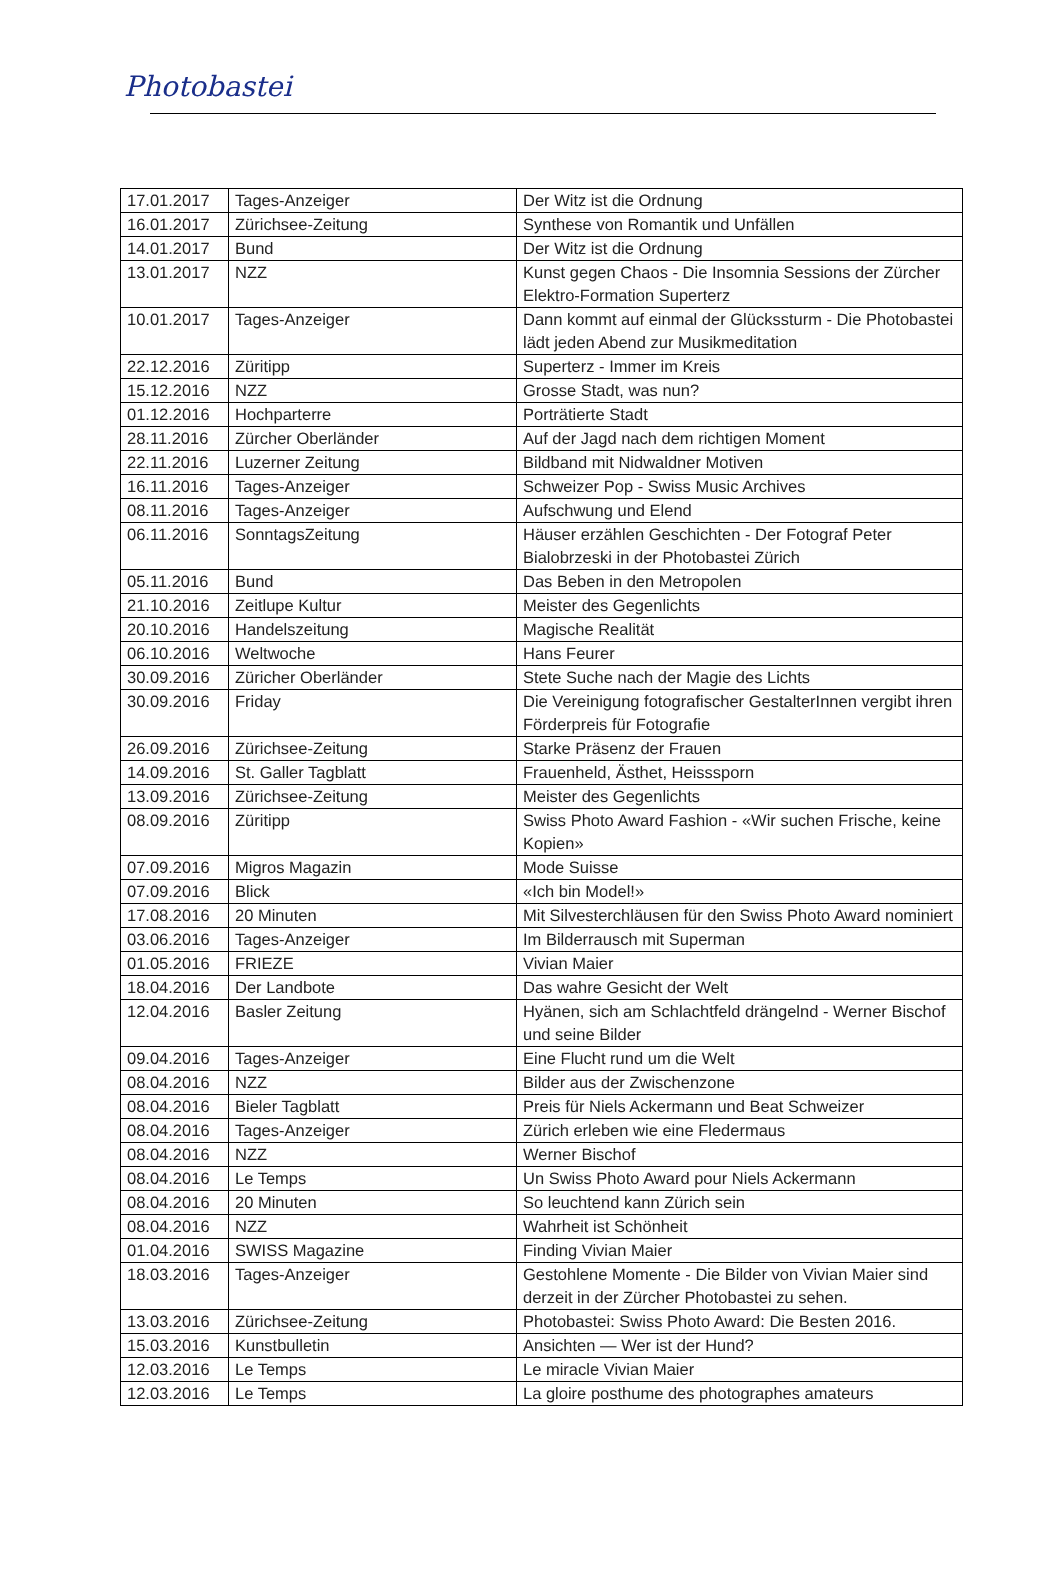Photobastei
| 17.01.2017 | Tages-Anzeiger | Der Witz ist die Ordnung |
| 16.01.2017 | Zürichsee-Zeitung | Synthese von Romantik und Unfällen |
| 14.01.2017 | Bund | Der Witz ist die Ordnung |
| 13.01.2017 | NZZ | Kunst gegen Chaos - Die Insomnia Sessions der Zürcher Elektro-Formation Superterz |
| 10.01.2017 | Tages-Anzeiger | Dann kommt auf einmal der Glückssturm - Die Photobastei lädt jeden Abend zur Musikmeditation |
| 22.12.2016 | Züritipp | Superterz - Immer im Kreis |
| 15.12.2016 | NZZ | Grosse Stadt, was nun? |
| 01.12.2016 | Hochparterre | Porträtierte Stadt |
| 28.11.2016 | Zürcher Oberländer | Auf der Jagd nach dem richtigen Moment |
| 22.11.2016 | Luzerner Zeitung | Bildband mit Nidwaldner Motiven |
| 16.11.2016 | Tages-Anzeiger | Schweizer Pop - Swiss Music Archives |
| 08.11.2016 | Tages-Anzeiger | Aufschwung und Elend |
| 06.11.2016 | SonntagsZeitung | Häuser erzählen Geschichten - Der Fotograf Peter Bialobrzeski in der Photobastei Zürich |
| 05.11.2016 | Bund | Das Beben in den Metropolen |
| 21.10.2016 | Zeitlupe Kultur | Meister des Gegenlichts |
| 20.10.2016 | Handelszeitung | Magische Realität |
| 06.10.2016 | Weltwoche | Hans Feurer |
| 30.09.2016 | Züricher Oberländer | Stete Suche nach der Magie des Lichts |
| 30.09.2016 | Friday | Die Vereinigung fotografischer GestalterInnen vergibt ihren Förderpreis für Fotografie |
| 26.09.2016 | Zürichsee-Zeitung | Starke Präsenz der Frauen |
| 14.09.2016 | St. Galler Tagblatt | Frauenheld, Ästhet, Heisssporn |
| 13.09.2016 | Zürichsee-Zeitung | Meister des Gegenlichts |
| 08.09.2016 | Züritipp | Swiss Photo Award Fashion - «Wir suchen Frische, keine Kopien» |
| 07.09.2016 | Migros Magazin | Mode Suisse |
| 07.09.2016 | Blick | «Ich bin Model!» |
| 17.08.2016 | 20 Minuten | Mit Silvesterchläusen für den Swiss Photo Award nominiert |
| 03.06.2016 | Tages-Anzeiger | Im Bilderrausch mit Superman |
| 01.05.2016 | FRIEZE | Vivian Maier |
| 18.04.2016 | Der Landbote | Das wahre Gesicht der Welt |
| 12.04.2016 | Basler Zeitung | Hyänen, sich am Schlachtfeld drängelnd - Werner Bischof und seine Bilder |
| 09.04.2016 | Tages-Anzeiger | Eine Flucht rund um die Welt |
| 08.04.2016 | NZZ | Bilder aus der Zwischenzone |
| 08.04.2016 | Bieler Tagblatt | Preis für Niels Ackermann und Beat Schweizer |
| 08.04.2016 | Tages-Anzeiger | Zürich erleben wie eine Fledermaus |
| 08.04.2016 | NZZ | Werner Bischof |
| 08.04.2016 | Le Temps | Un Swiss Photo Award pour Niels Ackermann |
| 08.04.2016 | 20 Minuten | So leuchtend kann Zürich sein |
| 08.04.2016 | NZZ | Wahrheit ist Schönheit |
| 01.04.2016 | SWISS Magazine | Finding Vivian Maier |
| 18.03.2016 | Tages-Anzeiger | Gestohlene Momente - Die Bilder von Vivian Maier sind derzeit in der Zürcher Photobastei zu sehen. |
| 13.03.2016 | Zürichsee-Zeitung | Photobastei: Swiss Photo Award: Die Besten 2016. |
| 15.03.2016 | Kunstbulletin | Ansichten — Wer ist der Hund? |
| 12.03.2016 | Le Temps | Le miracle Vivian Maier |
| 12.03.2016 | Le Temps | La gloire posthume des photographes amateurs |